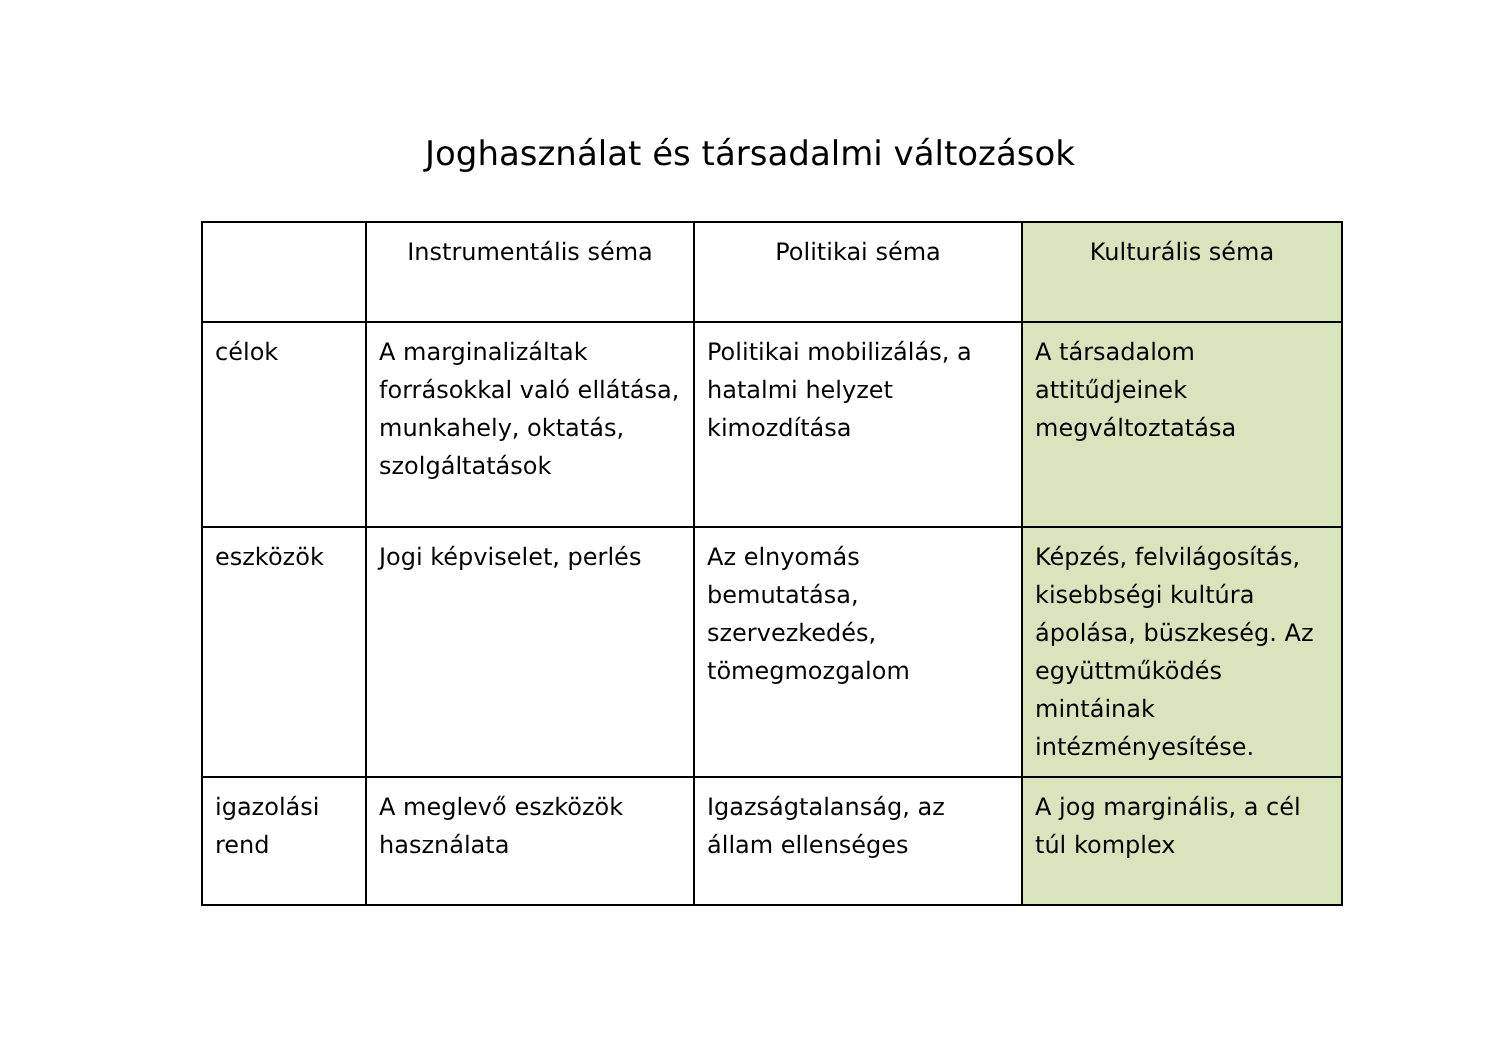Joghasználat és társadalmi változások
| | Instrumentális séma | Politikai séma | Kulturális séma |
| --- | --- | --- | --- |
| célok | A marginalizáltak forrásokkal való ellátása, munkahely, oktatás, szolgáltatások | Politikai mobilizálás, a hatalmi helyzet kimozdítása | A társadalom attitűdjeinek megváltoztatása |
| eszközök | Jogi képviselet, perlés | Az elnyomás bemutatása, szervezkedés, tömegmozgalom | Képzés, felvilágosítás, kisebbségi kultúra ápolása, büszkeség. Az együttműködés mintáinak intézményesítése. |
| igazolási rend | A meglevő eszközök használata | Igazságtalanság, az állam ellenséges | A jog marginális, a cél túl komplex |